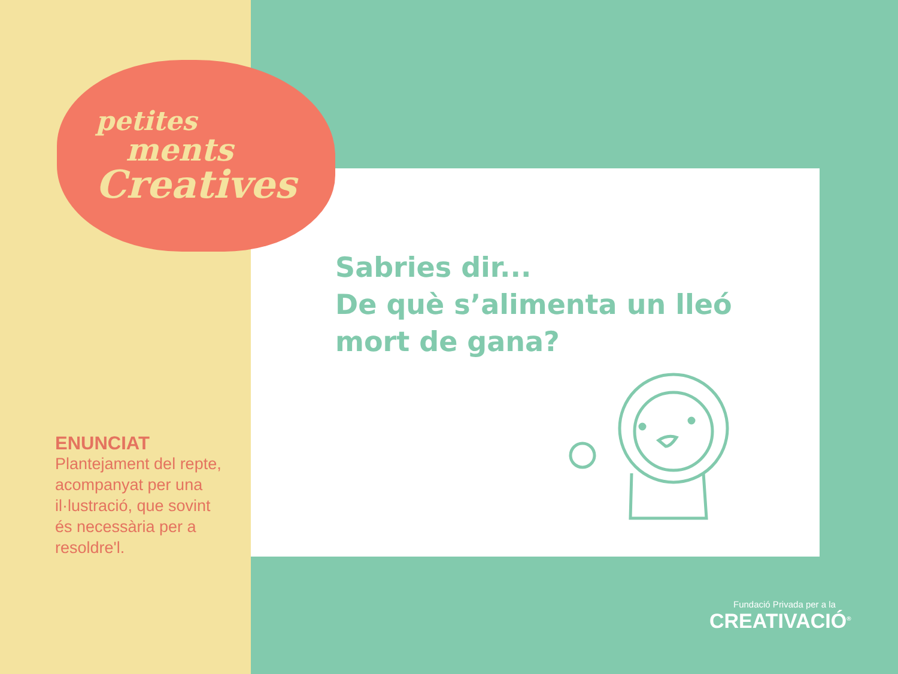petites
ments
Creatives
Sabries dir...
De què s’alimenta un lleó
mort de gana?
ENUNCIAT
Plantejament del repte, acompanyat per una il·lustració, que sovint és necessària per a resoldre'l.
Fundació Privada per a la
CREATIVACIÓ<sup>®</sup>